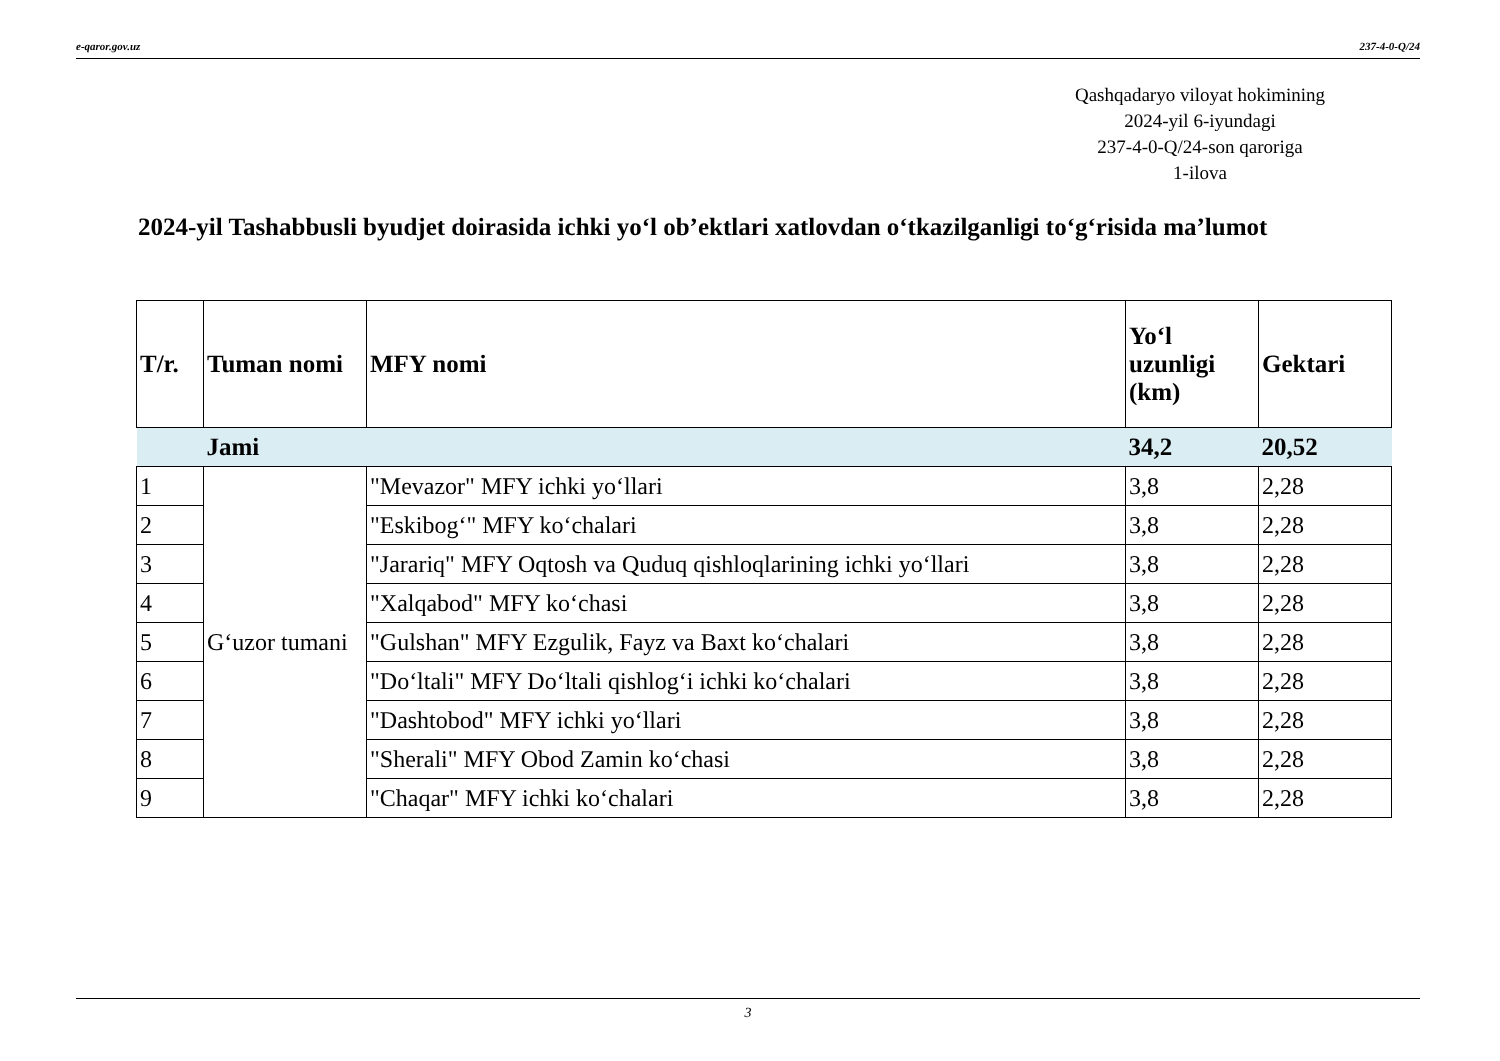e-qaror.gov.uz 237-4-0-Q/24
Qashqadaryo viloyat hokimining
2024-yil 6-iyundagi
237-4-0-Q/24-son qaroriga
1-ilova
2024-yil Tashabbusli byudjet doirasida ichki yo‘l ob’ektlari xatlovdan o‘tkazilganligi to‘g‘risida ma’lumot
| T/r. | Tuman nomi | MFY nomi | Yo‘l uzunligi (km) | Gektari |
| --- | --- | --- | --- | --- |
| | Jami | | 34,2 | 20,52 |
| 1 | G‘uzor tumani | "Mevazor" MFY ichki yo‘llari | 3,8 | 2,28 |
| 2 | | "Eskibog‘" MFY ko‘chalari | 3,8 | 2,28 |
| 3 | | "Jarariq" MFY Oqtosh va Quduq qishloqlarining ichki yo‘llari | 3,8 | 2,28 |
| 4 | | "Xalqabod" MFY ko‘chasi | 3,8 | 2,28 |
| 5 | | "Gulshan" MFY Ezgulik, Fayz va Baxt ko‘chalari | 3,8 | 2,28 |
| 6 | | "Do‘ltali" MFY Do‘ltali qishlog‘i ichki ko‘chalari | 3,8 | 2,28 |
| 7 | | "Dashtobod" MFY ichki yo‘llari | 3,8 | 2,28 |
| 8 | | "Sherali" MFY Obod Zamin ko‘chasi | 3,8 | 2,28 |
| 9 | | "Chaqar" MFY ichki ko‘chalari | 3,8 | 2,28 |
3